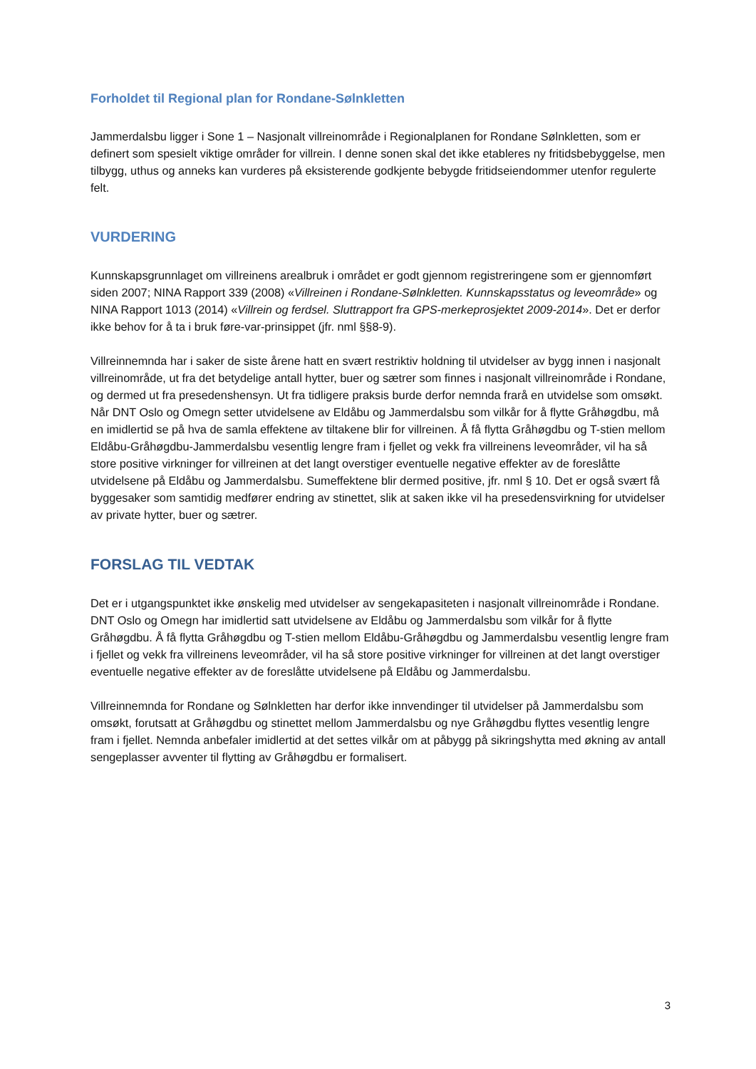Forholdet til Regional plan for Rondane-Sølnkletten
Jammerdalsbu ligger i Sone 1 – Nasjonalt villreinområde i Regionalplanen for Rondane Sølnkletten, som er definert som spesielt viktige områder for villrein. I denne sonen skal det ikke etableres ny fritidsbebyggelse, men tilbygg, uthus og anneks kan vurderes på eksisterende godkjente bebygde fritidseiendommer utenfor regulerte felt.
VURDERING
Kunnskapsgrunnlaget om villreinens arealbruk i området er godt gjennom registreringene som er gjennomført siden 2007; NINA Rapport 339 (2008) «Villreinen i Rondane-Sølnkletten. Kunnskapsstatus og leveområde» og NINA Rapport 1013 (2014) «Villrein og ferdsel. Sluttrapport fra GPS-merkeprosjektet 2009-2014». Det er derfor ikke behov for å ta i bruk føre-var-prinsippet (jfr. nml §§8-9).
Villreinnemnda har i saker de siste årene hatt en svært restriktiv holdning til utvidelser av bygg innen i nasjonalt villreinområde, ut fra det betydelige antall hytter, buer og sætrer som finnes i nasjonalt villreinområde i Rondane, og dermed ut fra presedenshensyn. Ut fra tidligere praksis burde derfor nemnda frarå en utvidelse som omsøkt. Når DNT Oslo og Omegn setter utvidelsene av Eldåbu og Jammerdalsbu som vilkår for å flytte Gråhøgdbu, må en imidlertid se på hva de samla effektene av tiltakene blir for villreinen. Å få flytta Gråhøgdbu og T-stien mellom Eldåbu-Gråhøgdbu-Jammerdalsbu vesentlig lengre fram i fjellet og vekk fra villreinens leveområder, vil ha så store positive virkninger for villreinen at det langt overstiger eventuelle negative effekter av de foreslåtte utvidelsene på Eldåbu og Jammerdalsbu. Sumeffektene blir dermed positive, jfr. nml § 10. Det er også svært få byggesaker som samtidig medfører endring av stinettet, slik at saken ikke vil ha presedensvirkning for utvidelser av private hytter, buer og sætrer.
FORSLAG TIL VEDTAK
Det er i utgangspunktet ikke ønskelig med utvidelser av sengekapasiteten i nasjonalt villreinområde i Rondane. DNT Oslo og Omegn har imidlertid satt utvidelsene av Eldåbu og Jammerdalsbu som vilkår for å flytte Gråhøgdbu. Å få flytta Gråhøgdbu og T-stien mellom Eldåbu-Gråhøgdbu og Jammerdalsbu vesentlig lengre fram i fjellet og vekk fra villreinens leveområder, vil ha så store positive virkninger for villreinen at det langt overstiger eventuelle negative effekter av de foreslåtte utvidelsene på Eldåbu og Jammerdalsbu.
Villreinnemnda for Rondane og Sølnkletten har derfor ikke innvendinger til utvidelser på Jammerdalsbu som omsøkt, forutsatt at Gråhøgdbu og stinettet mellom Jammerdalsbu og nye Gråhøgdbu flyttes vesentlig lengre fram i fjellet. Nemnda anbefaler imidlertid at det settes vilkår om at påbygg på sikringshytta med økning av antall sengeplasser avventer til flytting av Gråhøgdbu er formalisert.
3